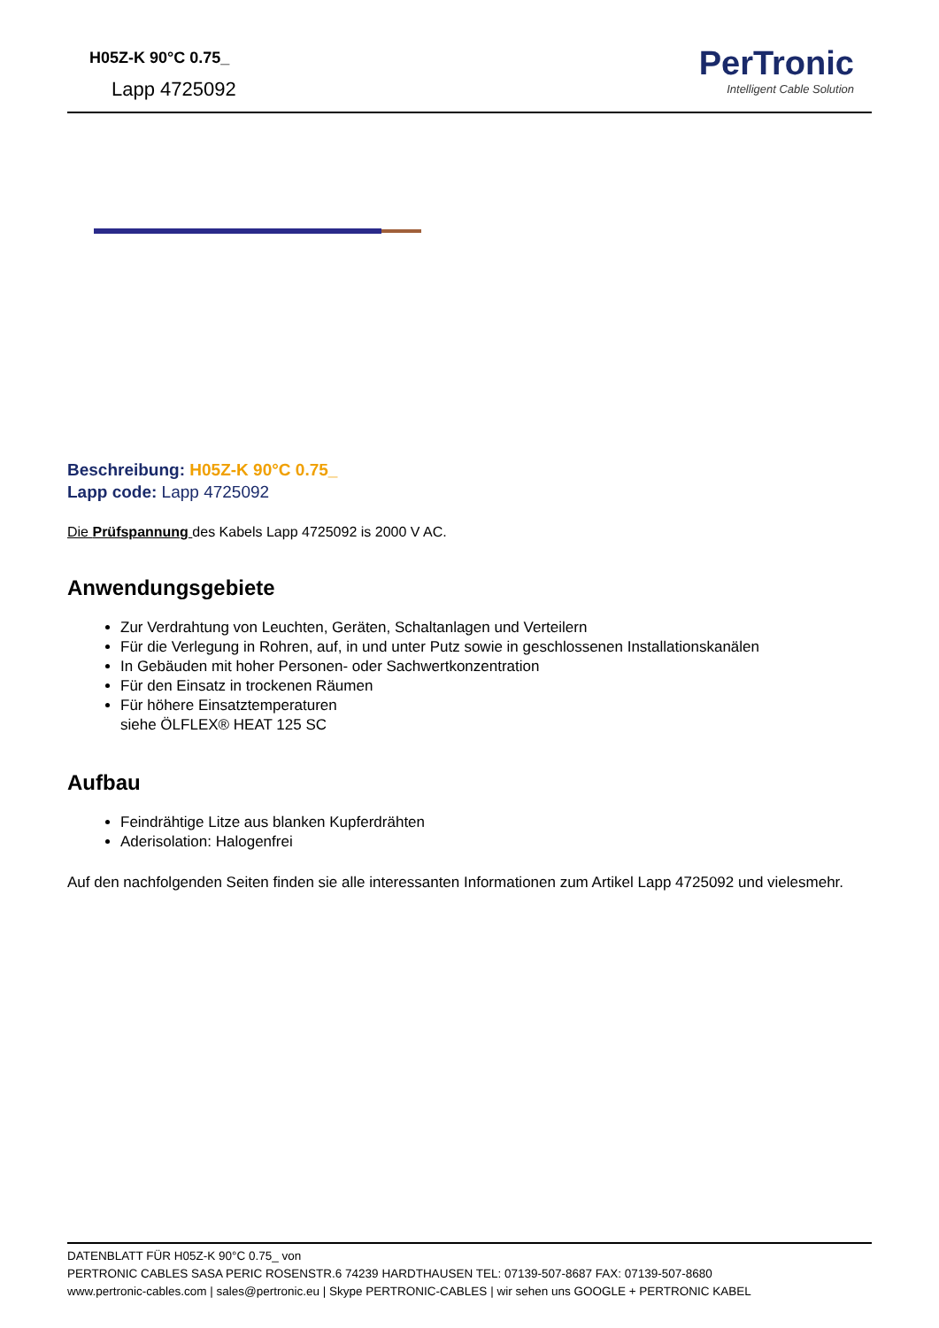H05Z-K 90°C 0.75_
Lapp 4725092
PerTronic
Intelligent Cable Solution
Beschreibung: H05Z-K 90°C 0.75_
Lapp code: Lapp 4725092
Die Prüfspannung des Kabels Lapp 4725092 is 2000 V AC.
Anwendungsgebiete
Zur Verdrahtung von Leuchten, Geräten, Schaltanlagen und Verteilern
Für die Verlegung in Rohren, auf, in und unter Putz sowie in geschlossenen Installationskanälen
In Gebäuden mit hoher Personen- oder Sachwertkonzentration
Für den Einsatz in trockenen Räumen
Für höhere Einsatztemperaturen
siehe ÖLFLEX® HEAT 125 SC
Aufbau
Feindrähtige Litze aus blanken Kupferdrähten
Aderisolation: Halogenfrei
Auf den nachfolgenden Seiten finden sie alle interessanten Informationen zum Artikel Lapp 4725092 und vielesmehr.
DATENBLATT FÜR H05Z-K 90°C 0.75_ von
PERTRONIC CABLES SASA PERIC ROSENSTR.6 74239 HARDTHAUSEN TEL: 07139-507-8687 FAX: 07139-507-8680
www.pertronic-cables.com | sales@pertronic.eu | Skype PERTRONIC-CABLES | wir sehen uns GOOGLE + PERTRONIC KABEL